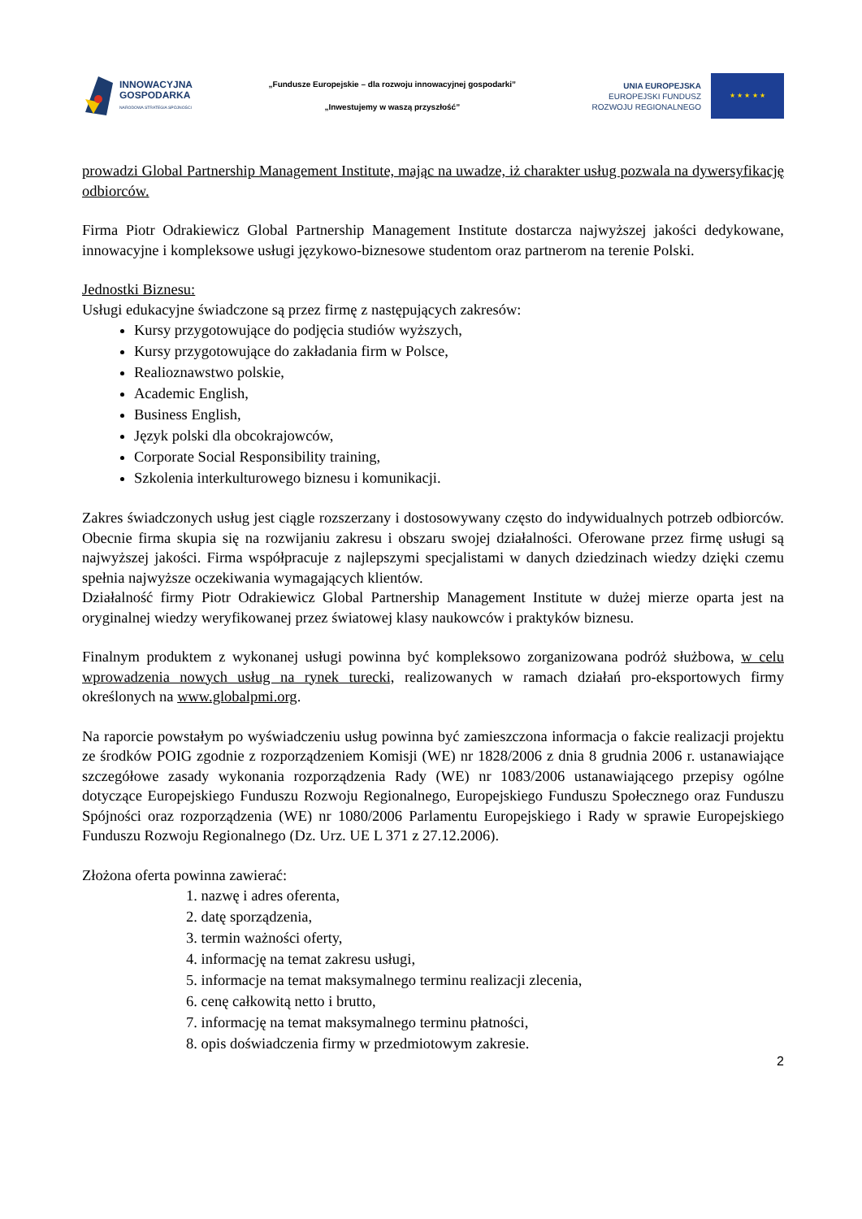INNOWACYJNA
GOSPODARKA
NARODOWA STRATEGIA SPÓJNOŚCI
„Fundusze Europejskie – dla rozwoju innowacyjnej gospodarki”
„Inwestujemy w waszą przyszłość”
UNIA EUROPEJSKA
EUROPEJSKI FUNDUSZ
ROZWOJU REGIONALNEGO
★ ★ ★ ★ ★
prowadzi Global Partnership Management Institute, mając na uwadze, iż charakter usług pozwala na dywersyfikację odbiorców.
Firma Piotr Odrakiewicz Global Partnership Management Institute dostarcza najwyższej jakości dedykowane, innowacyjne i kompleksowe usługi językowo-biznesowe studentom oraz partnerom na terenie Polski.
Jednostki Biznesu:
Usługi edukacyjne świadczone są przez firmę z następujących zakresów:
Kursy przygotowujące do podjęcia studiów wyższych,
Kursy przygotowujące do zakładania firm w Polsce,
Realioznawstwo polskie,
Academic English,
Business English,
Język polski dla obcokrajowców,
Corporate Social Responsibility training,
Szkolenia interkulturowego biznesu i komunikacji.
Zakres świadczonych usług jest ciągle rozszerzany i dostosowywany często do indywidualnych potrzeb odbiorców. Obecnie firma skupia się na rozwijaniu zakresu i obszaru swojej działalności. Oferowane przez firmę usługi są najwyższej jakości. Firma współpracuje z najlepszymi specjalistami w danych dziedzinach wiedzy dzięki czemu spełnia najwyższe oczekiwania wymagających klientów.
Działalność firmy Piotr Odrakiewicz Global Partnership Management Institute w dużej mierze oparta jest na oryginalnej wiedzy weryfikowanej przez światowej klasy naukowców i praktyków biznesu.
Finalnym produktem z wykonanej usługi powinna być kompleksowo zorganizowana podróż służbowa, w celu wprowadzenia nowych usług na rynek turecki, realizowanych w ramach działań pro-eksportowych firmy określonych na www.globalpmi.org.
Na raporcie powstałym po wyświadczeniu usług powinna być zamieszczona informacja o fakcie realizacji projektu ze środków POIG zgodnie z rozporządzeniem Komisji (WE) nr 1828/2006 z dnia 8 grudnia 2006 r. ustanawiające szczegółowe zasady wykonania rozporządzenia Rady (WE) nr 1083/2006 ustanawiającego przepisy ogólne dotyczące Europejskiego Funduszu Rozwoju Regionalnego, Europejskiego Funduszu Społecznego oraz Funduszu Spójności oraz rozporządzenia (WE) nr 1080/2006 Parlamentu Europejskiego i Rady w sprawie Europejskiego Funduszu Rozwoju Regionalnego (Dz. Urz. UE L 371 z 27.12.2006).
Złożona oferta powinna zawierać:
1. nazwę i adres oferenta,
2. datę sporządzenia,
3. termin ważności oferty,
4. informację na temat zakresu usługi,
5. informacje na temat maksymalnego terminu realizacji zlecenia,
6. cenę całkowitą netto i brutto,
7. informację na temat maksymalnego terminu płatności,
8. opis doświadczenia firmy w przedmiotowym zakresie.
2